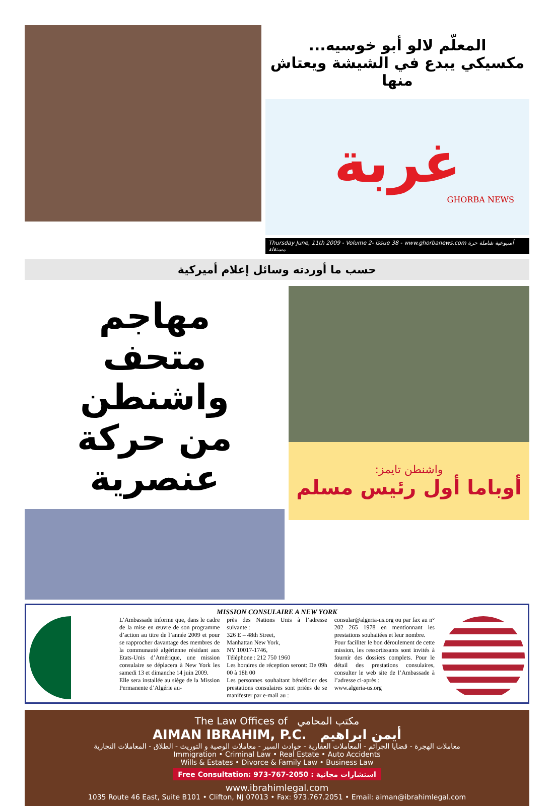المعلّم لالو أبو خوسيه...
مكسيكي يبدع في الشيشة ويعتاش منها
غربة
GHORBA NEWS
Thursday June, 11th 2009 - Volume 2- issue 38 - www.ghorbanews.com أسبوعية شاملة حرة مستقلة
حسب ما أوردته وسائل إعلام أميركية
مهاجم
متحف واشنطن
من حركة عنصرية
واشنطن تايمز:
أوباما أول رئيس مسلم
MISSION CONSULAIRE A NEW YORK
L’Ambassade informe que, dans le cadre de la mise en œuvre de son programme d’action au titre de l’année 2009 et pour se rapprocher davantage des membres de la communauté algérienne résidant aux Etats-Unis d’Amérique, une mission consulaire se déplacera à New York les samedi 13 et dimanche 14 juin 2009.
Elle sera installée au siège de la Mission Permanente d’Algérie au-
près des Nations Unis à l’adresse suivante :
326 E – 48th Street,
Manhattan New York,
NY 10017-1746,
Téléphone : 212 750 1960
Les horaires de réception seront: De 09h 00 à 18h 00
Les personnes souhaitant bénéficier des prestations consulaires sont priées de se manifester par e-mail au :
consular@algeria-us.org ou par fax au n° 202 265 1978 en mentionnant les prestations souhaitées et leur nombre.
Pour faciliter le bon déroulement de cette mission, les ressortissants sont invités à fournir des dossiers complets. Pour le détail des prestations consulaires, consulter le web site de l’Ambassade à l’adresse ci-après :
www.algeria-us.org
The Law Offices of مكتب المحامي
AIMAN IBRAHIM, P.C. أيمن ابراهيم
معاملات الهجرة - قضايا الجرائم - المعاملات العقارية - حوادث السير - معاملات الوصية و التوريث - الطلاق - المعاملات التجارية
Immigration • Criminal Law • Real Estate • Auto Accidents
Wills & Estates • Divorce & Family Law • Business Law
Free Consultation: 973-767-2050 : استشارات مجانية
www.ibrahimlegal.com
1035 Route 46 East, Suite B101 • Clifton, NJ 07013 • Fax: 973.767.2051 • Email: aiman@ibrahimlegal.com